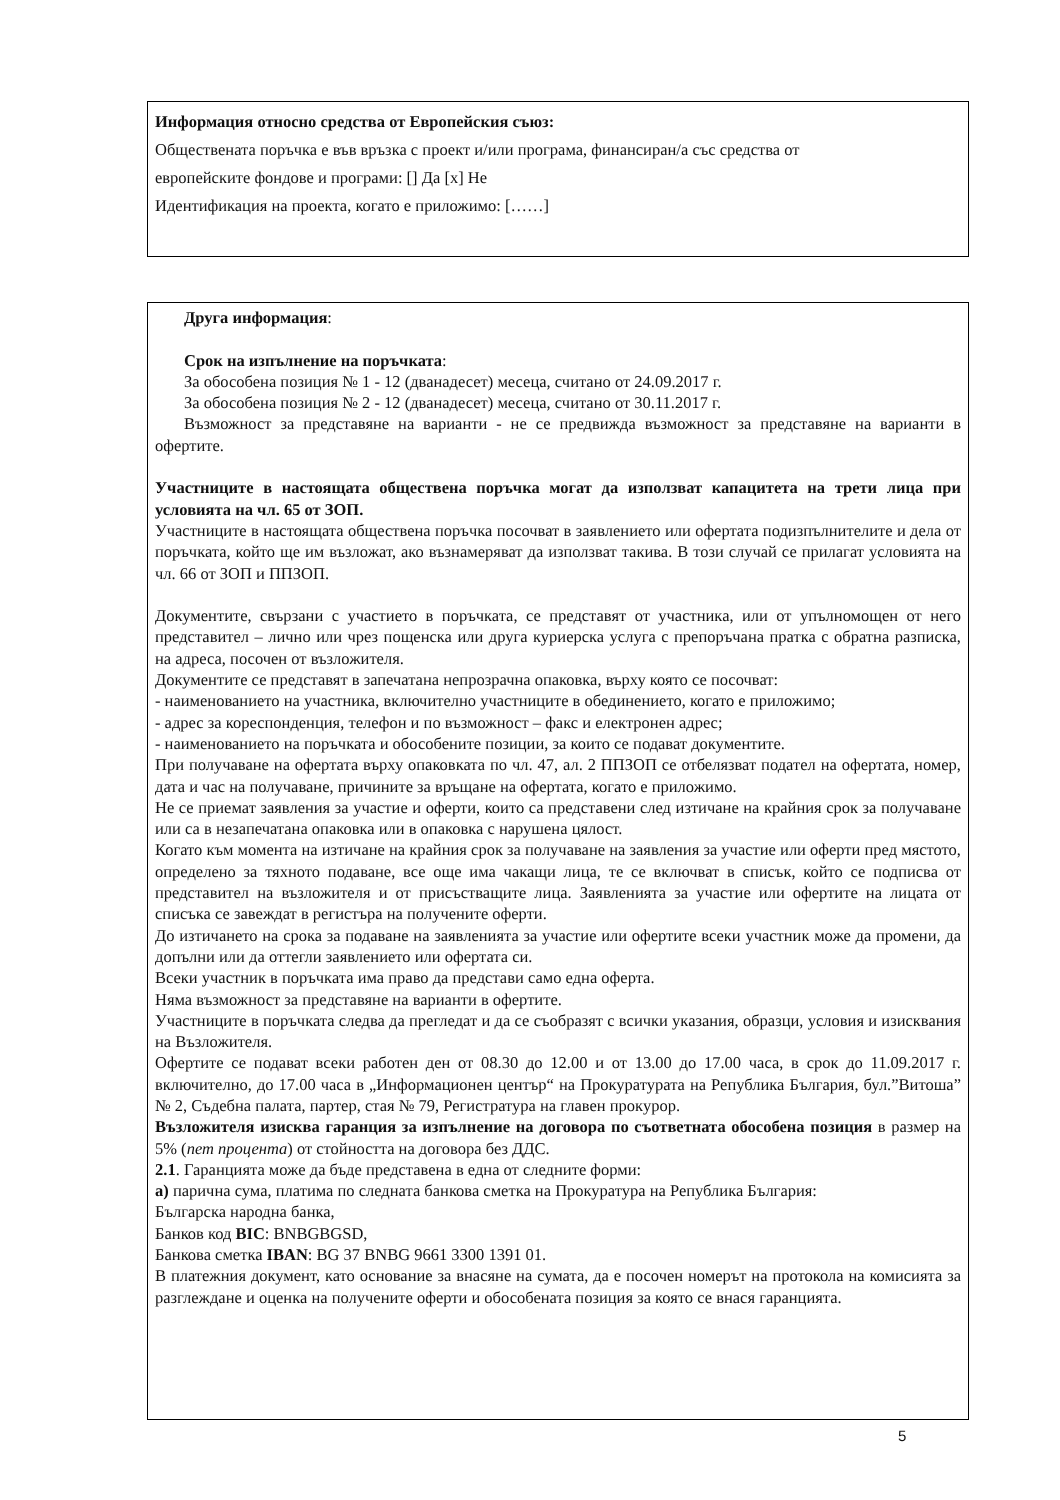Информация относно средства от Европейския съюз:
Обществената поръчка е във връзка с проект и/или програма, финансиран/а със средства от
европейските фондове и програми: [] Да [x] Не
Идентификация на проекта, когато е приложимо: [……]
Друга информация:
Срок на изпълнение на поръчката:
За обособена позиция № 1 - 12 (дванадесет) месеца, считано от 24.09.2017 г.
За обособена позиция № 2 - 12 (дванадесет) месеца, считано от 30.11.2017 г.
Възможност за представяне на варианти - не се предвижда възможност за представяне на варианти в офертите.
Участниците в настоящата обществена поръчка могат да използват капацитета на трети лица при условията на чл. 65 от ЗОП.
Участниците в настоящата обществена поръчка посочват в заявлението или офертата подизпълнителите и дела от поръчката, който ще им възложат, ако възнамеряват да използват такива. В този случай се прилагат условията на чл. 66 от ЗОП и ППЗОП.
Документите, свързани с участието в поръчката, се представят от участника, или от упълномощен от него представител – лично или чрез пощенска или друга куриерска услуга с препоръчана пратка с обратна разписка, на адреса, посочен от възложителя.
Документите се представят в запечатана непрозрачна опаковка, върху която се посочват:
- наименованието на участника, включително участниците в обединението, когато е приложимо;
- адрес за кореспонденция, телефон и по възможност – факс и електронен адрес;
- наименованието на поръчката и обособените позиции, за които се подават документите.
При получаване на офертата върху опаковката по чл. 47, ал. 2 ППЗОП се отбелязват подател на офертата, номер, дата и час на получаване, причините за връщане на офертата, когато е приложимо.
Не се приемат заявления за участие и оферти, които са представени след изтичане на крайния срок за получаване или са в незапечатана опаковка или в опаковка с нарушена цялост.
Когато към момента на изтичане на крайния срок за получаване на заявления за участие или оферти пред мястото, определено за тяхното подаване, все още има чакащи лица, те се включват в списък, който се подписва от представител на възложителя и от присъстващите лица. Заявленията за участие или офертите на лицата от списъка се завеждат в регистъра на получените оферти.
До изтичането на срока за подаване на заявленията за участие или офертите всеки участник може да промени, да допълни или да оттегли заявлението или офертата си.
Всеки участник в поръчката има право да представи само една оферта.
Няма възможност за представяне на варианти в офертите.
Участниците в поръчката следва да прегледат и да се съобразят с всички указания, образци, условия и изисквания на Възложителя.
Офертите се подават всеки работен ден от 08.30 до 12.00 и от 13.00 до 17.00 часа, в срок до 11.09.2017 г. включително, до 17.00 часа в „Информационен център“ на Прокуратурата на Република България, бул.”Витоша” № 2, Съдебна палата, партер, стая № 79, Регистратура на главен прокурор.
Възложителя изисква гаранция за изпълнение на договора по съответната обособена позиция в размер на 5% (пет процента) от стойността на договора без ДДС.
2.1. Гаранцията може да бъде представена в една от следните форми:
а) парична сума, платима по следната банкова сметка на Прокуратура на Република България:
Българска народна банка,
Банков код BIC: BNBGBGSD,
Банкова сметка IBAN: BG 37 BNBG 9661 3300 1391 01.
В платежния документ, като основание за внасяне на сумата, да е посочен номерът на протокола на комисията за разглеждане и оценка на получените оферти и обособената позиция за която се внася гаранцията.
5